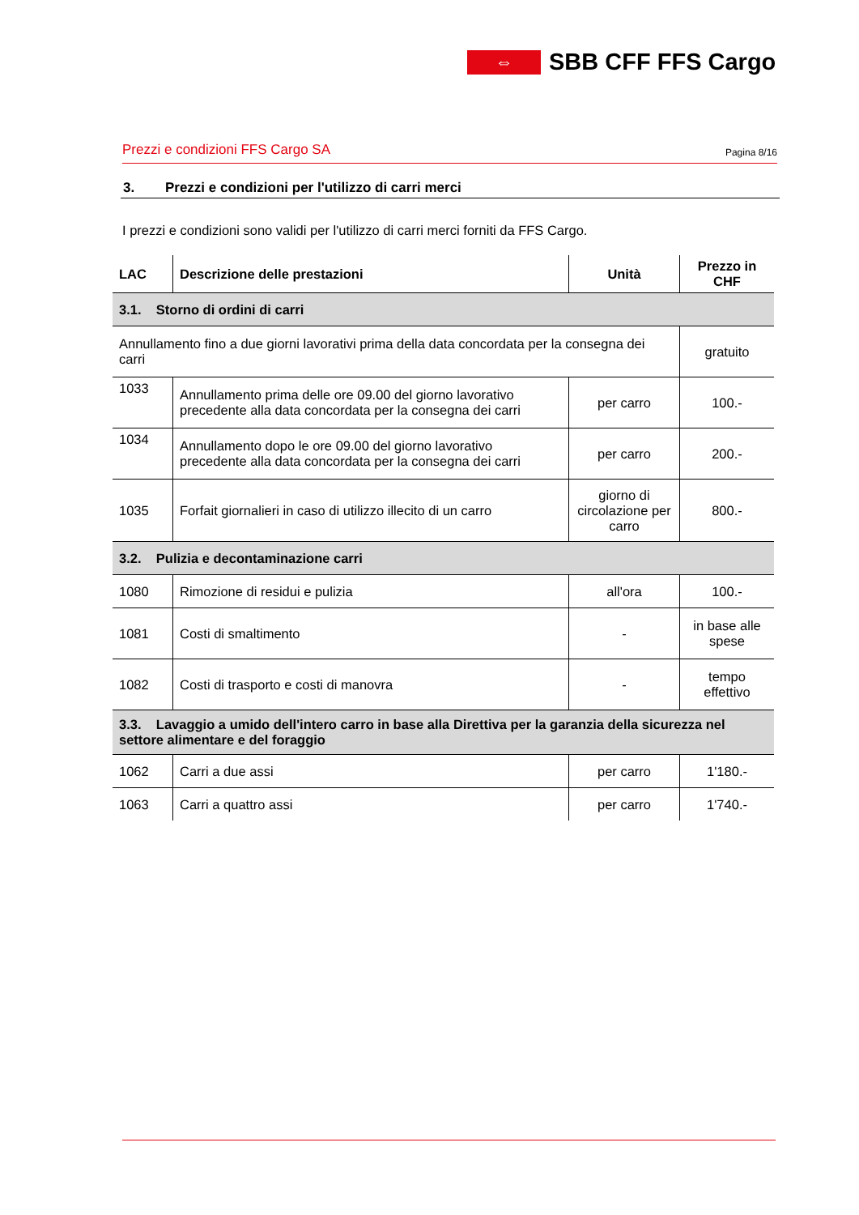⇔
SBB CFF FFS Cargo
Prezzi e condizioni FFS Cargo SA Pagina 8/16
3. Prezzi e condizioni per l'utilizzo di carri merci
I prezzi e condizioni sono validi per l'utilizzo di carri merci forniti da FFS Cargo.
| LAC | Descrizione delle prestazioni | Unità | Prezzo in CHF |
| --- | --- | --- | --- |
| 3.1. Storno di ordini di carri | | | |
| Annullamento fino a due giorni lavorativi prima della data concordata per la consegna dei carri | | | gratuito |
| 1033 | Annullamento prima delle ore 09.00 del giorno lavorativo precedente alla data concordata per la consegna dei carri | per carro | 100.- |
| 1034 | Annullamento dopo le ore 09.00 del giorno lavorativo precedente alla data concordata per la consegna dei carri | per carro | 200.- |
| 1035 | Forfait giornalieri in caso di utilizzo illecito di un carro | giorno di circolazione per carro | 800.- |
| 3.2. Pulizia e decontaminazione carri | | | |
| 1080 | Rimozione di residui e pulizia | all'ora | 100.- |
| 1081 | Costi di smaltimento | - | in base alle spese |
| 1082 | Costi di trasporto e costi di manovra | - | tempo effettivo |
| 3.3. Lavaggio a umido dell'intero carro in base alla Direttiva per la garanzia della sicurezza nel settore alimentare e del foraggio | | | |
| 1062 | Carri a due assi | per carro | 1'180.- |
| 1063 | Carri a quattro assi | per carro | 1'740.- |